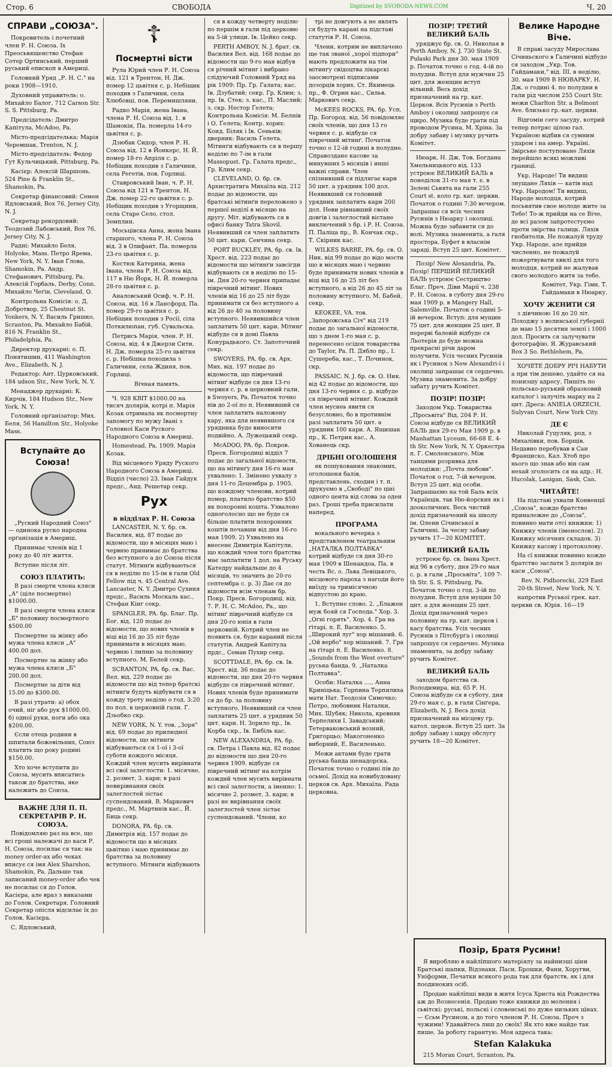Стор. 6 СВОБОДА Digitized by SVOBODA-NEWS.COM Ч. 20
СПРАВИ „СОЮЗА".
Покровитель і почетний член Р. Н. Союза. Іх Преосьвященство Стефан Сотер Ортинський, перший руський епископ в Америці.
Головний Уряд „Р. Н. С." на роки 1908—1910.
Духовний управитель: о. Михайло Балог, 712 Carson Str. S. S. Pittsburg, Pa.
Предсідатель: Дмитро Капітула, McAdoo, Pa.
Місто-предсідателька: Марія Черемшак, Trenton, N. J.
Місто-предсідатель: Федор Ґут Кульчицький, Pittsburg, Pa.
Касієр: Алексій Шаршонь, 524 Pine & Franklin St., Shamokin, Pa.
Секретар фінансовий: Семен Ядловський, Box 76, Jersey City, N. J.
Секретар рекордовий: Теодозий Лабовський, Box 76, Jersey City, N. J.
Радні: Михайло Беля, Holyoke, Mass. Петро Ярема, New York, N. Y. Іван Ґлова, Shamokin, Pa. Андр. Стефанович, Pittsburg, Pa. Алексій Горбаль, Derby, Conn. Михайло Чеґін, Cleveland, O.
Контрольна Комісія: о. Д. Добротвор, 25 Chestnut St. Yonkers, N. Y. Василь Гришко, Scranton, Pa. Михайло Бабій, 816 N. Franklin St., Philadelphia, Pa.
Директор друкарні: о. П. Понятишин, 411 Washington Ave., Elizabeth, N. J.
Редактор: Ант. Цурковський, 184 udson Str., New York, N. Y.
Менаджер друкарні: К. Кирчів, 184 Hudson Str., New York, N. Y.
Головний орґанізатор: Мих. Беля, 56 Hamilton Str., Holyoke Mass.
Вступайте до Союза!
„Руский Народний Союз" — одинока руско народна орґанізація в Америці.
Принимає членів від 1 року до 40 літ життя.
Вступне після літ.
СОЮЗ ПЛАТИТЬ:
В разі смерти члена кляси „А" (ціле посмертне) $1000.00.
В разі смерти члена кляси „Б" половину посмертного $500.00
Посмертне за жінку або мужа члена кляси „А" 400.00 дол.
Посмертне за жінку або мужа члена кляси „Б" 200.00 дол.
Посмертне за діти від 15.00 до $300.00.
В разі утрати: а) обох очий, ніг або рук $1000.00, б) одної руки, ноги або ока $200.00.
Єсли отець родини в шпитали божевільних, Союз платить що року родині $150.00.
Хто хоче вступити до Союза, мусить вписатись також до братства, яке належить до Союза.
ВАЖНЕ ДЛЯ П. П. СЕКРЕТАРІВ Р. Н. СОЮЗА.
Повідомляю раз на все, що всі гроші належачі до каси Р. Н. Союза, посилає ся так: на money order-ах або чеках вписує ся імя Alex Sharshon, Shamokin, Pa. Дальше так записаний money-order або чек не посилає ся до Голов. Касієра, але враз з виказами до Голов. Секретаря. Головний Секретар опісля відсилає їх до Голов. Касієра.
С. Ядловський,
☦
Посмертні вісти
Рула Юрий член Р. Н. Союза від. 121 в Трентон, Н. Дж. помер 12 цьвітня с. р. Небіщик походив з Галичини, села Хлюбовці, пов. Перемишляни.
Радко Марія, жена Івана, члена Р. Н. Союза від. 1. в Шамокін, Па. померла 14-го цьвітня с. р.
Дзюбак Сидор, член Р. Н. Союза від. 12 в Йонкерс, Н. Й. помер 18-го Апріля с. р. Небіщик походив з Галичини, села Регетів, пов. Горлиці.
Ставровський Іван, ч. Р. Н. Союза від 121 в Трентон, Н. Дж. помер 22-го цьвітня с. р. Небіщик походив з Угорщини, села Старе Село, стол. Земплин.
Мосьцівска Анна, жена Івана старшого, члена Р. Н. Союза від. 3 в Олифант, Па. померла 23-го цьвітня с. р.
Костюк Катерина, жена Івана, члена Р. Н. Союза від. 117 в Ню Йорк, Н. Й. померла 28-го цьвітня с. р.
Аналовський Осиф, ч. Р. Н. Союза, від. 16 в Лансфорд, Па. помер 29-го цьвітня с. р. Небіщик походив з Росії, сіла Поткилюпан, ґуб. Сувальска.
Петрись Марія, член. Р. Н. Союза, від. 4 в Джерзи Сити, Н. Дж. померла 25-го цьвітня с. р. Небішка походила з Галичини, села Ждиня, пов. Горлиці.
Вічная память.
Ч. 928 КВІТ $1000.00 на тисяч долярів, котрі п. Марія Козак отримала як посмертну запомогу по мужу Івані з Головної Каси Руского Народного Союза в Америці.
Homestead, Pa. 1909. Марія Козак.
Від місцевого Уряду Руского Народного Союза в Америці. Відділ (число) 23. Іван Гайдук предс., Анд. Решетар секр.
Рух
в відділах Р. Н. Союза
LANCASTER, N. Y. бр. св. Василия, від. 87 подає до відомости, що в місяцях маю і червню принимає до братства без вступного а до Союза після статут. Мітинґи відбуваються ся в неділю по 15-ім в гали Old Fellow під ч. 45 Central Ave. Lancaster, N. Y. Дмитро Сухиня предс., Василь Москаль кас., Стефан Кінг секр.
SPANGLER, PA. бр. Благ. Пр. Бог. від. 120 подає до відомости, що нових членів в віці від 16 до 35 літ буде принимати в місяцях маю, червню і липню за половину вступного. М. Белей секр.
SCRANTON, PA. бр. св. Вас. Вел. від. 229 подає до відомости що від тепер братскі мітинґи будуть відбувати ся в кожду трету неділю о год. 3:20 по пол. в церковній гали. Г. Дзьобко скр.
NEW YORK, N. Y. тов. „Зоря" від. 69 подає до прилюдної відомости, що мітинґи відбуваються ся 1-ої і 3-ої суботи кождого місяця. Кождий член мусить вирівнати всі свої залеглости: 1. місячне, 2. розмет, 3. кари; в разі невирівнання своїх залеглостей зістає суспендований. В. Маркевич предс., М. Мартинів кас., Й. Биць секр.
DONORA, PA. бр. св. Димитрія від. 157 подає до відомости що в місяцях цьвітню і маю принимає до братства за половину вступного. Мітинґи відбувають
ся в кожду четверту неділю по першім в гали під церковю на 5-ій улици. Ів. Цейко секр.
PERTH AMBOY, N. J. брат. св. Василия Вел. від. 168 подає до відомости що 9-го мая відбув ся річний мітинг і вибрано слідуючий Головний Уряд на рік 1909: Пр. Гр. Галата; кас. Ів. Дзубатий; секр. Гр. Клим; з. пр. Ів. Стек; з. кас., П. Маслий; з. скр. Нестор Ґелета; Контрольна Комісія: М. Белнів і О. Ґелета; Контр. хорих: Конд. Біляк і Ів. Сеньків; дверник: Василь Ґелета. Мітинґи відбувають ся в першу неділю по 7-ім в гали Massopust. Гр. Галата предс., Гр. Клим секр.
CLEVELAND, O. бр. св. Архистратига Михаїла від. 212 подає до відомости, що братські мітинґи переложено з першої неділї в місяцю на другу. Міт. відбувають ся в офисі банку Tatra Skovil. Неявивший ся член заплатить 50 цнт. кари. Сенчина секр.
PORT BUCKLEY, PA. бр. св. Ів. Хрест. від. 223 подає до відомости що мітинґи завсігди відбувають ся в неділю по 15-ім. Дня 20-го червня припадає півречний мітинґ. Нових членів від 16 до 25 літ буде принимати ся без вступного а від 26 до 40 за половину вступного. Неявившийся член заплатить 50 цнт. кари. Мітинґ відбуде ся в домі Павла Конурадького. Ст. Запоточний секр.
SWOYERS, PA. бр. св. Арх. Мих. від. 197 подає до відомости, що півречний мітинґ відбуде ся дня 13-го червня с. р. в церковний гали, в Swoyers, Pa. Початок точно пів до 2-ої по п. Неявивший ся член заплатить наложену кару, яка для неявившого ся урядника буде виносити подвійно. А. Лужецький секр.
McADOO, PA. бр. Покров. Пресв. Богородиці відділ 7 подає до загальної відомости, що на мітинґу дня 16-го мая ухвалено: 1. Змінено ухвалу з дня 11-го Децембра р. 1905. що кождому членови, котрий помер, платило братство $50 як похоронні кошта. Ухвалено одноголосно що не буде ся більше платити похоронних коштів почавши від дня 16-го мая 1909. 2) Ухвалено на внесенє Димитрія Капітули, що кождий член того братства має заплатити 1 дол. на Руську Катедру найдальше до 4 місяців, то значить до 20-го септембра с. р. 3) Дає ся до відомости всім членам бр. Покр. Пресв. Богородиці, від. 7. Р. Н. С. McAdoo, Pa., що мітинґ півречний відбуде ся дня 20-го юнія в гали церковній. Котрий член не появить ся, буде караний після статутів. Андрей Капітула прдс., Семан Пухир секр.
SCOTTDALE, PA. бр. св. Ів. Хрест. від. 36 подає до відомости, що дня 20-го червня відбуде ся півречний мітинґ. Нових членів буде принимати ся до бр. за половину вступного. Неявивший ся член заплатить 25 цнт. а урядник 50 цнт. кари. Н. Зорило пр., Ів. Корба скр., Ів. Бибіль кас.
NEW ALEXANDRIA, PA. бр. св. Петра і Павла від. 82 подає до відомости що дня 20-го червня 1909. відбуде ся півречний мітинґ на котрім кождий член мусить вирівнати всі свої залеглости, а іменно: 1. місячне 2. розмет, 3. кари; в разі не вирівнання своїх залеглостей член зістає суспендований. Члени, ко
трі не довгують а не являть ся будуть карані на підставі статутів Р. Н. Союза.
Члени, котрим не виплачено ще так званої „хорої підпори" мають предложити на тім мітинґу свідоцтва лікарскі заосмотрені підписами дозорців хорих. Ст. Якимець пр., Ф. Огрин кас., Сильв. Маркевич секр.
McKEES ROCKS, PA. бр. Усп. Пр. Богород. від. 56 повідомляє своїх членів, що дня 13 го червня с. р. відбуде ся півречний мітинґ. Початок точно о 12-ій годині в полудне. Справоздане касове за минувших 5 місяців і инші важні справи. Член спізнивший ся підлягає кари 50 цнт. а урядник 100 дол. Неявивший ся головний урядник заплатить кари 200 дол. Неви рівнавший своїх довгів і залеглостий вістане виключений з бр. і Р. Н. Союза. П. Паліца пр., В. Кончак скр., Т. Скірник кас.
WILKES BARRE, PA. бр. св. О. Ник. від 99 подає до відо мости що в місяцях маю і червню буде принимати нових членів в віці від 16 до 25 літ без вступного, а від 26 до 45 літ за половину вступного. М. Бабей, секр.
KEOKEE, VA. тов. „Запорожська Січ" від 219 подає до загальної відомости, що з днем 1-го мая с. р. перенесено осідок товариства до Taylor, Pa. П. Дябло пр., І. Сушереба, кас., Т. Починок, скр.
PASSAIC, N. J. бр. св. О. Ник. від 42 подає до відомости, що дня 13-го червня с. р. відбуде ся півречний мітинґ. Кождий член мусиеь явити ся безусловно, бо в противнім разі заплатить 50 цнт. а урядник 100 кари. А. Ящишак пр., К. Петрик кас., А. Хованець скр.
ДРІБНІ ОГОЛОШЕНЯ
як пошукования знакомих, оголошеня балів, представлень, сходин і т. п. друкуємо в „Свободі" по ціні одного цента від слова за оден раз. Гроші треба присилати наперед.
ПРОГРАМА
вокального вечерка з представленем театральним „НАТАЛКА ПОЛТАВКА" котрий відбуде ся дня 30-го мая 1909 в Шенандоа, Па. в честь Вс. о. Льва Левіцького, місцевого пароха з нагоди його виїзду за тримісячною відпустою до краю.
1. Вступне слово. 2. „Блажен муж бояй ся Господа." Хор. 3. „Огні горять". Хор. 4. Гра на ґітарі, п. Е. Василенко. 5. „Широкий луг" хор мішаний. 6. „Ой вербо" хор мішаний. 7. Гра на ґітарі п. Е. Василенко. 8. „Sounds from the West overture" руська банда. 9. „Наталка Полтавка".
Особи: Наталка ..... Анна Криніцька; Горпина Терпилиха мати Нат. Теодозія Симочко; Петро, любовник Наталки, Мих. Шубяк; Никола, кревняк Терпелихи І. Завадський; Тетерваковський возний, Григорцьо; Макогоненко виборний, Е. Василенько.
Межи актами буде грати руська банда шенадорска. Початок точно о годині пів до осьмої. Дохід на новибудовану церков св. Арх. Михаїла. Рада церковна.
ПОЗІР! ТРЕТИЙ ВЕЛИКИЙ БАЛЬ
уряджує бр. св. О. Николая в Perth Amboy, N. J. 730 State St. Pulaski Park дня 30. мая 1909 р. Початок точно о год. 4-ій по полудни. Вступ для мужчин 25 цнт. для женщин вступ вільний. Весь дохід призначений на гр. кат. Церков. Всіх Русинів з Perth Amboy і околиці запрошує ся щиро. Музика буде грати під проводом Русина, М. Хріна. За добру забаву і музику ручить Комітет.
Нюарк, Н. Дж. Тов. Богдана Хмельницького від. 133 устроює ВЕЛИКИЙ БАЛЬ в понеділок 31-го мая т. є. в Зелені Сьвята на гали 255 Court st. коло гр. кат. церкви. Початок о годині 7:30 вечером. Запрашає ся всіх чесних Русинів з Нюарку і околиці. Можна буде забавити ся до волі. Музика знаменита, а галя простора. Буфет в власнім заряді. Вступ 25 цнт. Комітет.
Позір! New Alexandria, Pa. Позір! ПЕРШИЙ ВЕЛИКИЙ БАЛЬ устроює Сестрицтво Благ. Преч. Діви Марії ч. 238 Р. Н. Союза. в суботу дня 29-го мая 1909 р. в Mangery Hall, Salemville. Початок о годині 5-ій вечером. Вступ: для мущин 75 цнт. для женщин 25 цнт. В перерві балевій відбуде ся Льотерія де буде можна прекрасні річи даром получити. Усіх чесних Русинів як і Русинок з New Alexandri-ї і околиці запрашає ся сердечно. Музика знаменита. За добру забату ручить Комітет.
ПОЗІР! ПОЗІР!
Заходом Укр. Товариства „Просьвіта" Від. 204 Р. Н. Союза відбуде ся ВЕЛИКИЙ БАЛЬ дня 29-го Мая 1909 р. в Manhattan Lyceum, 66-68 E. 4-th Str. New York, N. Y. Оркестра п. Г. Смоленського. Між танцями розривка для молодіжи: „Почта любови". Початок о год. 7-ій вечером. Вступ 25 цнт. від особи. Запрашаємо на той Баль всіх Українців, так Ню-йорских як і доокoличних. Весь чистий дохід призначений на школу ім. Олени Січинської в Галичині. За чесну забаву ручить 17—20 КОМІТЕТ.
ВЕЛИКИЙ БАЛЬ
устроює бр. св. Івана Хрест. від 96 в суботу, дня 29-го мая с. р. в гали „Просьвіта", 109 7-th Str. S. S. Pittsburg, Pa. Початок точно о год. 3-ій по полудни. Вступ для мущин 50 цнт. а для женщин 25 цнт. Дохід призначений через половину на гр. кат. церков і касу братства. Усіх чесних Русинів з Пітсбурґа і околиці запрошує ся сердечно. Музика знаменита, за добру забаву ручить Комітет.
ВЕЛИКИЙ БАЛЬ
заходом братства св. Володимира, від. 65 Р. Н. Союза відбуде ся в суботу, дня 29-го мая с. р. в гали Сінґера, Elizabeth, N. J. Весь дохід призначений на місцеву гр. катол. церков. Вступ 25 цнт. За добру забаву і щиру обслугу ручить 18—20 Комітет.
Велике Народне Віче.
В справі засуду Мирослава Січиньского в Галичині відбуде ся заходом „Укр. Тов. Гайдамаки," від. III. в неділю, 30. мая 1909 В НЮВАРКУ, Н. Дж. о годині 4. по полудни в гали рід числом 255 Court Str. межи Charlton Str. a Belmont Ave. близько гр.-кат. церкви.
Відгомін сего засуду, котрий тепер потряс цілою гал. Україною відбив ся сумним ударом і на амер. Україні. Звірське поступоване Ляхів перейшло всякі можливі границї.
Укр. Народе! Ти видиш знущане Ляхів — катів над Укр. Народом! Ти видиш, Народе молодця, котрий посьвятив свое молоде жите за Тебе! То-ж прийди на се Віче, де всі разом запротестуємо проти звірства галицк. Ляхів гнобителів. Не пожалуй труду Укр. Народе, але прийди численно, не пожалуй пожертвувати хвилї для того молодця, котрий не жалував свого молодого житя за тебе.
Комітет, Укр. Гімн. Т. Гайдамаки в Нюарку.
ХОЧУ ЖЕНИТИ СЯ
з дівчиною 16 до 20 літ. Походжу з волинської ґубернії де маю 15 десятин землї і 1000 дол. Просить ся залучувати фотографію. Я. Журавський Box 3 So. Bethlehem, Pa.
ХОЧЕТЕ ДОБРУ РІЧ НАБУТИ а при тім дешево, удайте ся на понизшу адресу. Пишіть по польсько-руський образковий каталоґ і залучіть марку на 2 цнт. Дреса: ANIELA ORZECH, Sulyvan Court, New York City.
ДЕ Є
Николай Гуцуляк, род. з Михалівки, пов. Борщів. Недавно перебував в Сан Франциско, Кал. Хтоб про нього що знав або він сам нехай зголосить ся на адр.: H. Hucolak, Lanigan, Sask, Can.
ЧИТАЙТЕ!
На підставі ухвали Конвенції „Союза", кожде братство приналежне до „Союза", повинно мати отсі книжки: 1) Книжку членів (іменослов). 2) Книжку місячних складок. 3) Книжку касову і протоколову.
На сї книжки повинно кожде братство заслати 5 долярів до каси „Союза".
Rev. N. Pidhorecki, 329 East 20-th Street, New York, N. Y.
напротив Руської грек. кат. церкви св. Юрія. 16—19
Позір, Братя Русини!
Я виробляю в найлїпшого матеріялу за найнизші ціни Братські шапки, Відзнаки, Паси, Брошки, Фани, Хоругви, Уніформи, Печатки всякого рода так для братств, як і для поодиноких осіб.
Продаю найлїпші види в житя Ісуса Христа від Рождества аж до Вознесенія. Продаю тоже книжки до молення і сьвітскі: руські, польскі і словенські по дуже низьких цїнах. — Єсьм Русином, а до того членом Р. Н. Союза. Проч з чужими! Удавайтесь лиш до своїх! Як хто вже найде так пише. За роботу гарантую. Моя адреса така:
Stefan Kalakuka
215 Moran Court, Scranton, Pa.